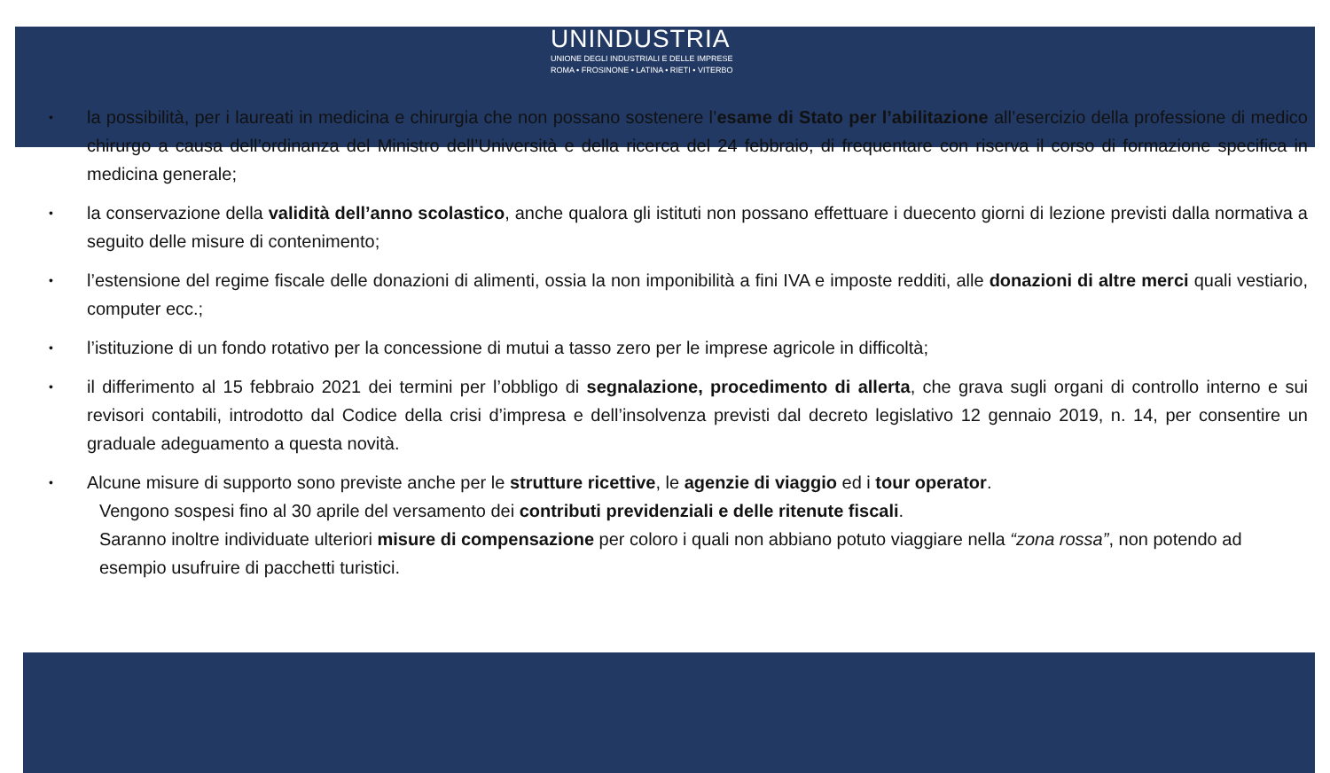UNINDUSTRIA
UNIONE DEGLI INDUSTRIALI E DELLE IMPRESE
ROMA • FROSINONE • LATINA • RIETI • VITERBO
• la possibilità, per i laureati in medicina e chirurgia che non possano sostenere l’esame di Stato per l’abilitazione all’esercizio della professione di medico chirurgo a causa dell’ordinanza del Ministro dell’Università e della ricerca del 24 febbraio, di frequentare con riserva il corso di formazione specifica in medicina generale;
• la conservazione della validità dell’anno scolastico, anche qualora gli istituti non possano effettuare i duecento giorni di lezione previsti dalla normativa a seguito delle misure di contenimento;
• l’estensione del regime fiscale delle donazioni di alimenti, ossia la non imponibilità a fini IVA e imposte redditi, alle donazioni di altre merci quali vestiario, computer ecc.;
• l’istituzione di un fondo rotativo per la concessione di mutui a tasso zero per le imprese agricole in difficoltà;
• il differimento al 15 febbraio 2021 dei termini per l’obbligo di segnalazione, procedimento di allerta, che grava sugli organi di controllo interno e sui revisori contabili, introdotto dal Codice della crisi d’impresa e dell’insolvenza previsti dal decreto legislativo 12 gennaio 2019, n. 14, per consentire un graduale adeguamento a questa novità.
• Alcune misure di supporto sono previste anche per le strutture ricettive, le agenzie di viaggio ed i tour operator.
Vengono sospesi fino al 30 aprile del versamento dei contributi previdenziali e delle ritenute fiscali.
Saranno inoltre individuate ulteriori misure di compensazione per coloro i quali non abbiano potuto viaggiare nella “zona rossa”, non potendo ad esempio usufruire di pacchetti turistici.